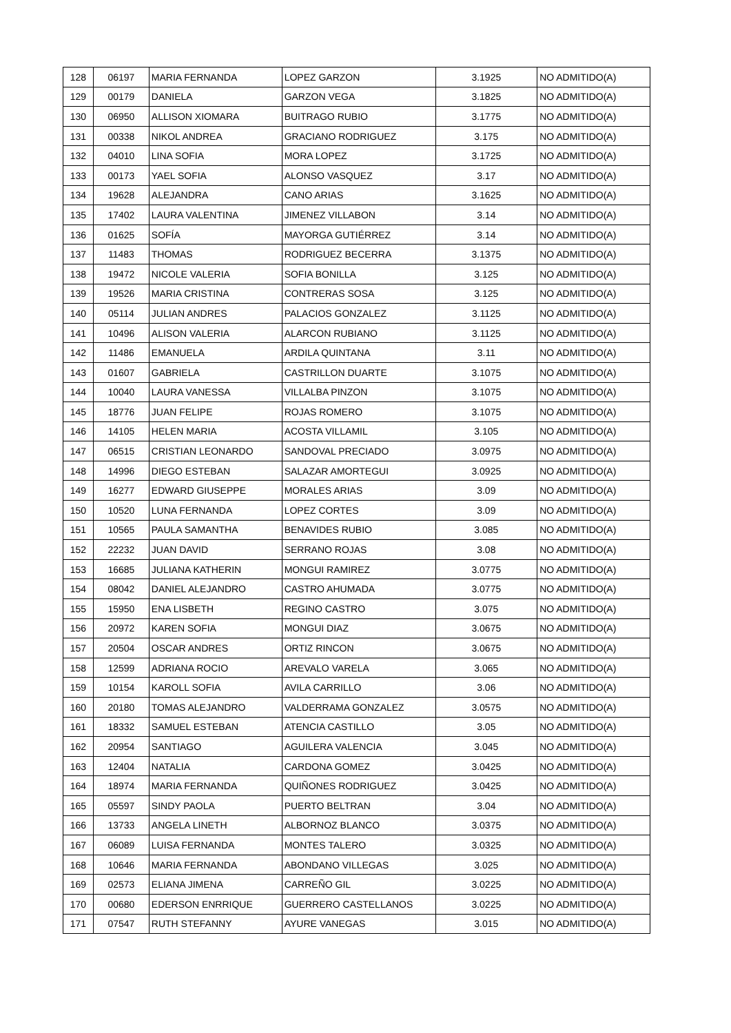| 128 | 06197 | MARIA FERNANDA | LOPEZ GARZON | 3.1925 | NO ADMITIDO(A) |
| 129 | 00179 | DANIELA | GARZON VEGA | 3.1825 | NO ADMITIDO(A) |
| 130 | 06950 | ALLISON XIOMARA | BUITRAGO RUBIO | 3.1775 | NO ADMITIDO(A) |
| 131 | 00338 | NIKOL ANDREA | GRACIANO RODRIGUEZ | 3.175 | NO ADMITIDO(A) |
| 132 | 04010 | LINA SOFIA | MORA LOPEZ | 3.1725 | NO ADMITIDO(A) |
| 133 | 00173 | YAEL SOFIA | ALONSO VASQUEZ | 3.17 | NO ADMITIDO(A) |
| 134 | 19628 | ALEJANDRA | CANO ARIAS | 3.1625 | NO ADMITIDO(A) |
| 135 | 17402 | LAURA VALENTINA | JIMENEZ VILLABON | 3.14 | NO ADMITIDO(A) |
| 136 | 01625 | SOFÍA | MAYORGA GUTIÉRREZ | 3.14 | NO ADMITIDO(A) |
| 137 | 11483 | THOMAS | RODRIGUEZ BECERRA | 3.1375 | NO ADMITIDO(A) |
| 138 | 19472 | NICOLE VALERIA | SOFIA BONILLA | 3.125 | NO ADMITIDO(A) |
| 139 | 19526 | MARIA CRISTINA | CONTRERAS SOSA | 3.125 | NO ADMITIDO(A) |
| 140 | 05114 | JULIAN ANDRES | PALACIOS GONZALEZ | 3.1125 | NO ADMITIDO(A) |
| 141 | 10496 | ALISON VALERIA | ALARCON RUBIANO | 3.1125 | NO ADMITIDO(A) |
| 142 | 11486 | EMANUELA | ARDILA QUINTANA | 3.11 | NO ADMITIDO(A) |
| 143 | 01607 | GABRIELA | CASTRILLON DUARTE | 3.1075 | NO ADMITIDO(A) |
| 144 | 10040 | LAURA VANESSA | VILLALBA PINZON | 3.1075 | NO ADMITIDO(A) |
| 145 | 18776 | JUAN FELIPE | ROJAS ROMERO | 3.1075 | NO ADMITIDO(A) |
| 146 | 14105 | HELEN MARIA | ACOSTA VILLAMIL | 3.105 | NO ADMITIDO(A) |
| 147 | 06515 | CRISTIAN LEONARDO | SANDOVAL PRECIADO | 3.0975 | NO ADMITIDO(A) |
| 148 | 14996 | DIEGO ESTEBAN | SALAZAR AMORTEGUI | 3.0925 | NO ADMITIDO(A) |
| 149 | 16277 | EDWARD GIUSEPPE | MORALES ARIAS | 3.09 | NO ADMITIDO(A) |
| 150 | 10520 | LUNA FERNANDA | LOPEZ CORTES | 3.09 | NO ADMITIDO(A) |
| 151 | 10565 | PAULA SAMANTHA | BENAVIDES RUBIO | 3.085 | NO ADMITIDO(A) |
| 152 | 22232 | JUAN DAVID | SERRANO ROJAS | 3.08 | NO ADMITIDO(A) |
| 153 | 16685 | JULIANA KATHERIN | MONGUI RAMIREZ | 3.0775 | NO ADMITIDO(A) |
| 154 | 08042 | DANIEL ALEJANDRO | CASTRO AHUMADA | 3.0775 | NO ADMITIDO(A) |
| 155 | 15950 | ENA LISBETH | REGINO CASTRO | 3.075 | NO ADMITIDO(A) |
| 156 | 20972 | KAREN SOFIA | MONGUI DIAZ | 3.0675 | NO ADMITIDO(A) |
| 157 | 20504 | OSCAR ANDRES | ORTIZ RINCON | 3.0675 | NO ADMITIDO(A) |
| 158 | 12599 | ADRIANA ROCIO | AREVALO VARELA | 3.065 | NO ADMITIDO(A) |
| 159 | 10154 | KAROLL SOFIA | AVILA CARRILLO | 3.06 | NO ADMITIDO(A) |
| 160 | 20180 | TOMAS ALEJANDRO | VALDERRAMA GONZALEZ | 3.0575 | NO ADMITIDO(A) |
| 161 | 18332 | SAMUEL ESTEBAN | ATENCIA CASTILLO | 3.05 | NO ADMITIDO(A) |
| 162 | 20954 | SANTIAGO | AGUILERA VALENCIA | 3.045 | NO ADMITIDO(A) |
| 163 | 12404 | NATALIA | CARDONA GOMEZ | 3.0425 | NO ADMITIDO(A) |
| 164 | 18974 | MARIA FERNANDA | QUIÑONES RODRIGUEZ | 3.0425 | NO ADMITIDO(A) |
| 165 | 05597 | SINDY PAOLA | PUERTO BELTRAN | 3.04 | NO ADMITIDO(A) |
| 166 | 13733 | ANGELA LINETH | ALBORNOZ BLANCO | 3.0375 | NO ADMITIDO(A) |
| 167 | 06089 | LUISA FERNANDA | MONTES TALERO | 3.0325 | NO ADMITIDO(A) |
| 168 | 10646 | MARIA FERNANDA | ABONDANO VILLEGAS | 3.025 | NO ADMITIDO(A) |
| 169 | 02573 | ELIANA JIMENA | CARREÑO GIL | 3.0225 | NO ADMITIDO(A) |
| 170 | 00680 | EDERSON ENRRIQUE | GUERRERO CASTELLANOS | 3.0225 | NO ADMITIDO(A) |
| 171 | 07547 | RUTH STEFANNY | AYURE VANEGAS | 3.015 | NO ADMITIDO(A) |